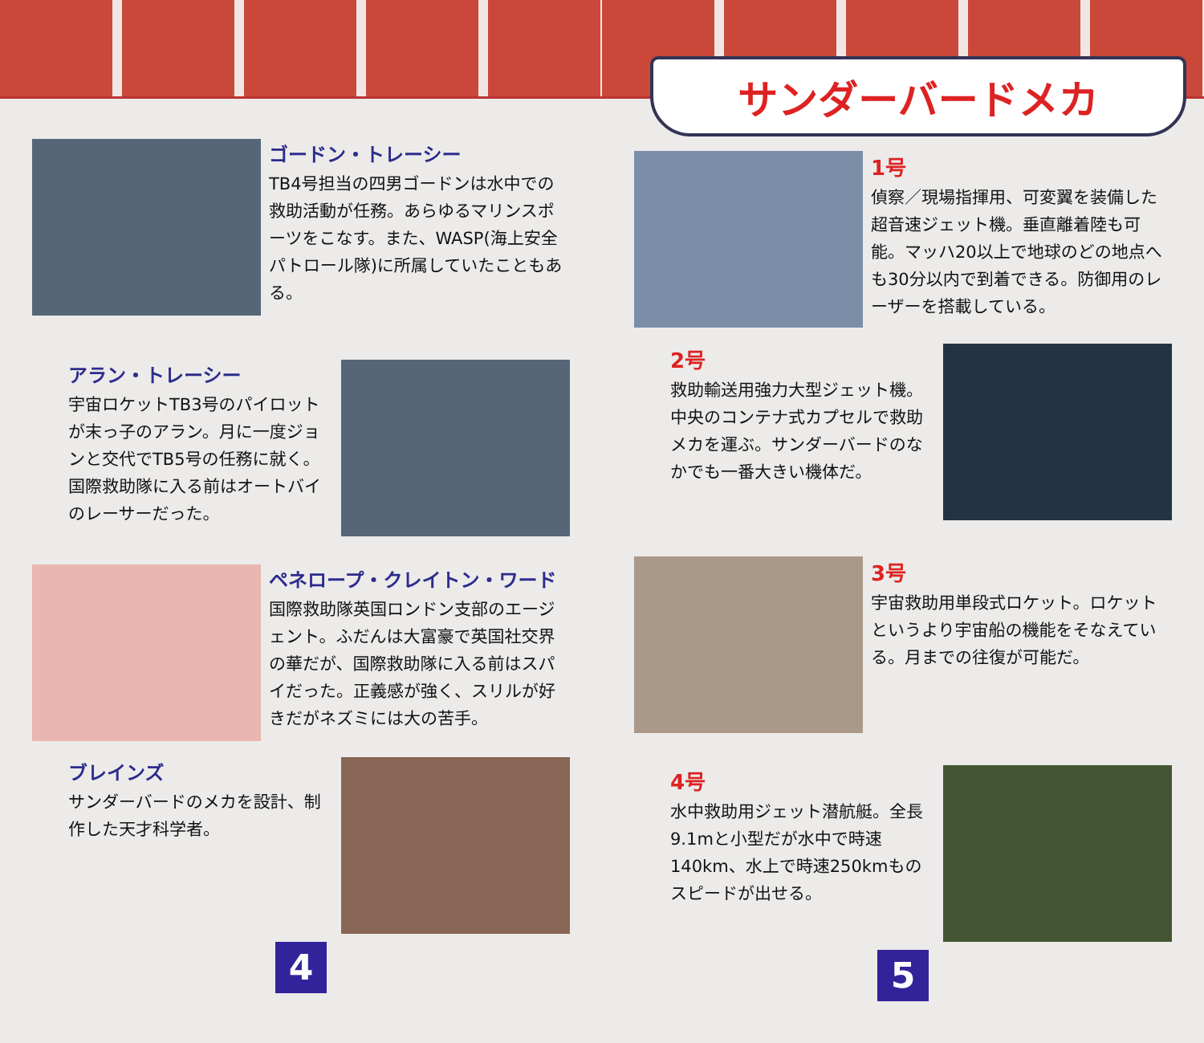ゴードン・トレーシー
TB4号担当の四男ゴードンは水中での救助活動が任務。あらゆるマリンスポーツをこなす。また、WASP(海上安全パトロール隊)に所属していたこともある。
アラン・トレーシー
宇宙ロケットTB3号のパイロットが末っ子のアラン。月に一度ジョンと交代でTB5号の任務に就く。国際救助隊に入る前はオートバイのレーサーだった。
ペネロープ・クレイトン・ワード
国際救助隊英国ロンドン支部のエージェント。ふだんは大富豪で英国社交界の華だが、国際救助隊に入る前はスパイだった。正義感が強く、スリルが好きだがネズミには大の苦手。
ブレインズ
サンダーバードのメカを設計、制作した天才科学者。
4
サンダーバードメカ
1号
偵察／現場指揮用、可変翼を装備した超音速ジェット機。垂直離着陸も可能。マッハ20以上で地球のどの地点へも30分以内で到着できる。防御用のレーザーを搭載している。
2号
救助輸送用強力大型ジェット機。中央のコンテナ式カプセルで救助メカを運ぶ。サンダーバードのなかでも一番大きい機体だ。
3号
宇宙救助用単段式ロケット。ロケットというより宇宙船の機能をそなえている。月までの往復が可能だ。
4号
水中救助用ジェット潜航艇。全長9.1mと小型だが水中で時速140km、水上で時速250kmものスピードが出せる。
5